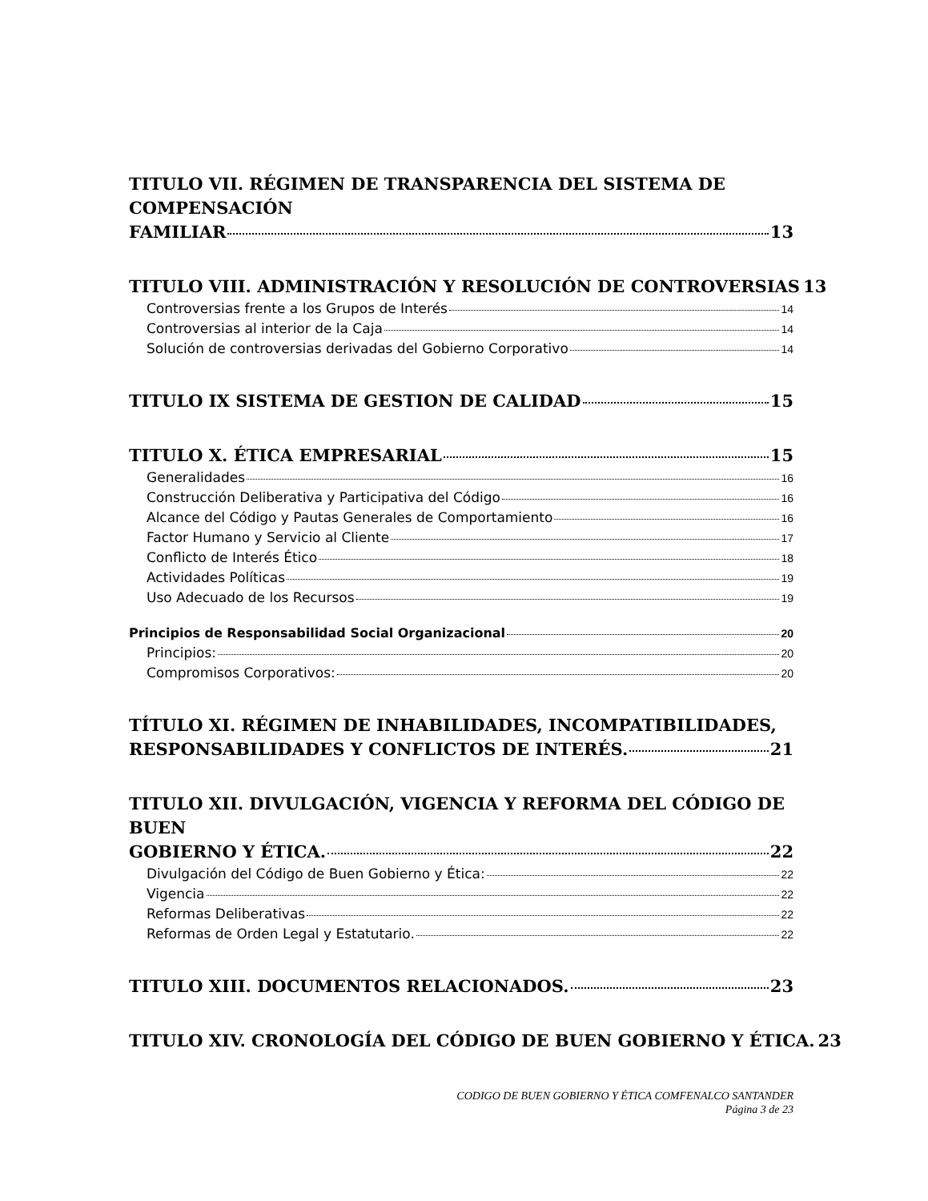TITULO VII. RÉGIMEN DE TRANSPARENCIA DEL SISTEMA DE COMPENSACIÓN
FAMILIAR 13
TITULO VIII. ADMINISTRACIÓN Y RESOLUCIÓN DE CONTROVERSIAS 13
Controversias frente a los Grupos de Interés 14
Controversias al interior de la Caja 14
Solución de controversias derivadas del Gobierno Corporativo 14
TITULO IX SISTEMA DE GESTION DE CALIDAD 15
TITULO X. ÉTICA EMPRESARIAL 15
Generalidades 16
Construcción Deliberativa y Participativa del Código 16
Alcance del Código y Pautas Generales de Comportamiento 16
Factor Humano y Servicio al Cliente 17
Conflicto de Interés Ético 18
Actividades Políticas 19
Uso Adecuado de los Recursos 19
Principios de Responsabilidad Social Organizacional 20
Principios: 20
Compromisos Corporativos: 20
TÍTULO XI. RÉGIMEN DE INHABILIDADES, INCOMPATIBILIDADES,
RESPONSABILIDADES Y CONFLICTOS DE INTERÉS. 21
TITULO XII. DIVULGACIÓN, VIGENCIA Y REFORMA DEL CÓDIGO DE BUEN
GOBIERNO Y ÉTICA. 22
Divulgación del Código de Buen Gobierno y Ética: 22
Vigencia 22
Reformas Deliberativas 22
Reformas de Orden Legal y Estatutario. 22
TITULO XIII. DOCUMENTOS RELACIONADOS. 23
TITULO XIV. CRONOLOGÍA DEL CÓDIGO DE BUEN GOBIERNO Y ÉTICA. 23
CODIGO DE BUEN GOBIERNO Y ÉTICA COMFENALCO SANTANDER
Página 3 de 23